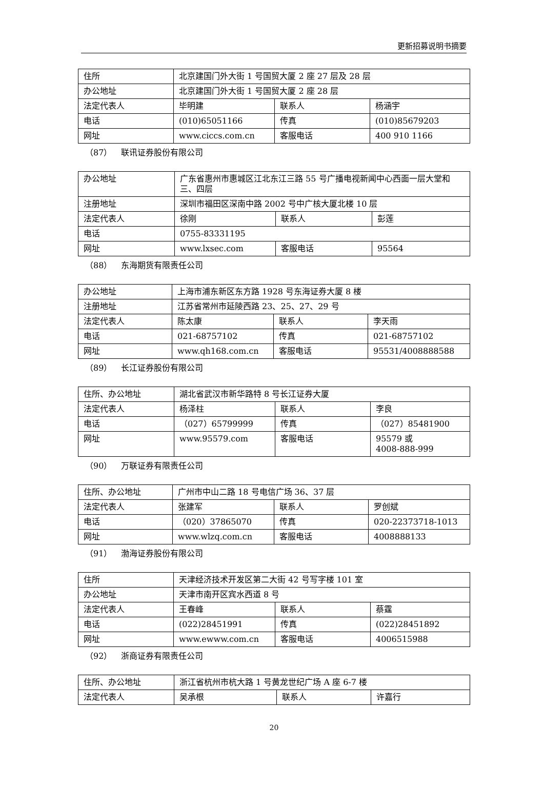更新招募说明书摘要
| 住所 | 北京建国门外大街 1 号国贸大厦 2 座 27 层及 28 层 | | |
| 办公地址 | 北京建国门外大街 1 号国贸大厦 2 座 28 层 | | |
| 法定代表人 | 毕明建 | 联系人 | 杨涵宇 |
| 电话 | (010)65051166 | 传真 | (010)85679203 |
| 网址 | www.ciccs.com.cn | 客服电话 | 400 910 1166 |
（87） 联讯证券股份有限公司
| 办公地址 | 广东省惠州市惠城区江北东江三路 55 号广播电视新闻中心西面一层大堂和三、四层 | | |
| 注册地址 | 深圳市福田区深南中路 2002 号中广核大厦北楼 10 层 | | |
| 法定代表人 | 徐刚 | 联系人 | 彭莲 |
| 电话 | 0755-83331195 | | |
| 网址 | www.lxsec.com | 客服电话 | 95564 |
（88） 东海期货有限责任公司
| 办公地址 | 上海市浦东新区东方路 1928 号东海证券大厦 8 楼 | | |
| 注册地址 | 江苏省常州市延陵西路 23、25、27、29 号 | | |
| 法定代表人 | 陈太康 | 联系人 | 李天雨 |
| 电话 | 021-68757102 | 传真 | 021-68757102 |
| 网址 | www.qh168.com.cn | 客服电话 | 95531/4008888588 |
（89） 长江证券股份有限公司
| 住所、办公地址 | 湖北省武汉市新华路特 8 号长江证券大厦 | | |
| 法定代表人 | 杨泽柱 | 联系人 | 李良 |
| 电话 | （027）65799999 | 传真 | （027）85481900 |
| 网址 | www.95579.com | 客服电话 | 95579 或 4008-888-999 |
（90） 万联证券有限责任公司
| 住所、办公地址 | 广州市中山二路 18 号电信广场 36、37 层 | | |
| 法定代表人 | 张建军 | 联系人 | 罗创斌 |
| 电话 | （020）37865070 | 传真 | 020-22373718-1013 |
| 网址 | www.wlzq.com.cn | 客服电话 | 4008888133 |
（91） 渤海证券股份有限公司
| 住所 | 天津经济技术开发区第二大街 42 号写字楼 101 室 | | |
| 办公地址 | 天津市南开区宾水西道 8 号 | | |
| 法定代表人 | 王春峰 | 联系人 | 蔡霆 |
| 电话 | (022)28451991 | 传真 | (022)28451892 |
| 网址 | www.ewww.com.cn | 客服电话 | 4006515988 |
（92） 浙商证券有限责任公司
| 住所、办公地址 | 浙江省杭州市杭大路 1 号黄龙世纪广场 A 座 6-7 楼 | | |
| 法定代表人 | 吴承根 | 联系人 | 许嘉行 |
20